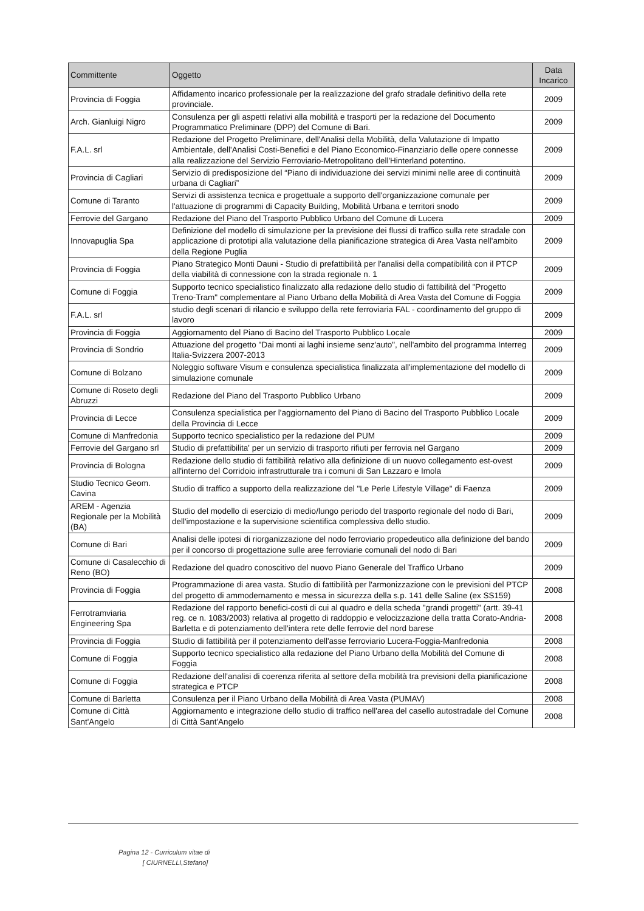| Committente | Oggetto | Data Incarico |
| --- | --- | --- |
| Provincia di Foggia | Affidamento incarico professionale per la realizzazione del grafo stradale definitivo della rete provinciale. | 2009 |
| Arch. Gianluigi Nigro | Consulenza per gli aspetti relativi alla mobilità e trasporti per la redazione del Documento Programmatico Preliminare (DPP) del Comune di Bari. | 2009 |
| F.A.L. srl | Redazione del Progetto Preliminare, dell'Analisi della Mobilità, della Valutazione di Impatto Ambientale, dell'Analisi Costi-Benefici e del Piano Economico-Finanziario delle opere connesse alla realizzazione del Servizio Ferroviario-Metropolitano dell'Hinterland potentino. | 2009 |
| Provincia di Cagliari | Servizio di predisposizione del “Piano di individuazione dei servizi minimi nelle aree di continuità urbana di Cagliari” | 2009 |
| Comune di Taranto | Servizi di assistenza tecnica e progettuale a supporto dell'organizzazione comunale per l'attuazione di programmi di Capacity Building, Mobilità Urbana e territori snodo | 2009 |
| Ferrovie del Gargano | Redazione del Piano del Trasporto Pubblico Urbano del Comune di Lucera | 2009 |
| Innovapuglia Spa | Definizione del modello di simulazione per la previsione dei flussi di traffico sulla rete stradale con applicazione di prototipi alla valutazione della pianificazione strategica di Area Vasta nell'ambito della Regione Puglia | 2009 |
| Provincia di Foggia | Piano Strategico Monti Dauni - Studio di prefattibilità per l'analisi della compatibilità con il PTCP della viabilità di connessione con la strada regionale n. 1 | 2009 |
| Comune di Foggia | Supporto tecnico specialistico finalizzato alla redazione dello studio di fattibilità del "Progetto Treno-Tram" complementare al Piano Urbano della Mobilità di Area Vasta del Comune di Foggia | 2009 |
| F.A.L. srl | studio degli scenari di rilancio e sviluppo della rete ferroviaria FAL - coordinamento del gruppo di lavoro | 2009 |
| Provincia di Foggia | Aggiornamento del Piano di Bacino del Trasporto Pubblico Locale | 2009 |
| Provincia di Sondrio | Attuazione del progetto "Dai monti ai laghi insieme senz'auto", nell'ambito del programma Interreg Italia-Svizzera 2007-2013 | 2009 |
| Comune di Bolzano | Noleggio software Visum e consulenza specialistica finalizzata all'implementazione del modello di simulazione comunale | 2009 |
| Comune di Roseto degli Abruzzi | Redazione del Piano del Trasporto Pubblico Urbano | 2009 |
| Provincia di Lecce | Consulenza specialistica per l'aggiornamento del Piano di Bacino del Trasporto Pubblico Locale della Provincia di Lecce | 2009 |
| Comune di Manfredonia | Supporto tecnico specialistico per la redazione del PUM | 2009 |
| Ferrovie del Gargano srl | Studio di prefattibilita' per un servizio di trasporto rifiuti per ferrovia nel Gargano | 2009 |
| Provincia di Bologna | Redazione dello studio di fattibilità relativo alla definizione di un nuovo collegamento est-ovest all'interno del Corridoio infrastrutturale tra i comuni di San Lazzaro e Imola | 2009 |
| Studio Tecnico Geom. Cavina | Studio di traffico a supporto della realizzazione del "Le Perle Lifestyle Village" di Faenza | 2009 |
| AREM - Agenzia Regionale per la Mobilità (BA) | Studio del modello di esercizio di medio/lungo periodo del trasporto regionale del nodo di Bari, dell'impostazione e la supervisione scientifica complessiva dello studio. | 2009 |
| Comune di Bari | Analisi delle ipotesi di riorganizzazione del nodo ferroviario propedeutico alla definizione del bando per il concorso di progettazione sulle aree ferroviarie comunali del nodo di Bari | 2009 |
| Comune di Casalecchio di Reno (BO) | Redazione del quadro conoscitivo del nuovo Piano Generale del Traffico Urbano | 2009 |
| Provincia di Foggia | Programmazione di area vasta. Studio di fattibilità per l'armonizzazione con le previsioni del PTCP del progetto di ammodernamento e messa in sicurezza della s.p. 141 delle Saline (ex SS159) | 2008 |
| Ferrotramviaria Engineering Spa | Redazione del rapporto benefici-costi di cui al quadro e della scheda "grandi progetti" (artt. 39-41 reg. ce n. 1083/2003) relativa al progetto di raddoppio e velocizzazione della tratta Corato-Andria-Barletta e di potenziamento dell'intera rete delle ferrovie del nord barese | 2008 |
| Provincia di Foggia | Studio di fattibilità per il potenziamento dell'asse ferroviario Lucera-Foggia-Manfredonia | 2008 |
| Comune di Foggia | Supporto tecnico specialistico alla redazione del Piano Urbano della Mobilità del Comune di Foggia | 2008 |
| Comune di Foggia | Redazione dell'analisi di coerenza riferita al settore della mobilità tra previsioni della pianificazione strategica e PTCP | 2008 |
| Comune di Barletta | Consulenza per il Piano Urbano della Mobilità di Area Vasta (PUMAV) | 2008 |
| Comune di Città Sant'Angelo | Aggiornamento e integrazione dello studio di traffico nell'area del casello autostradale del Comune di Città Sant'Angelo | 2008 |
Pagina 12 - Curriculum vitae di
[ CIURNELLI,Stefano]